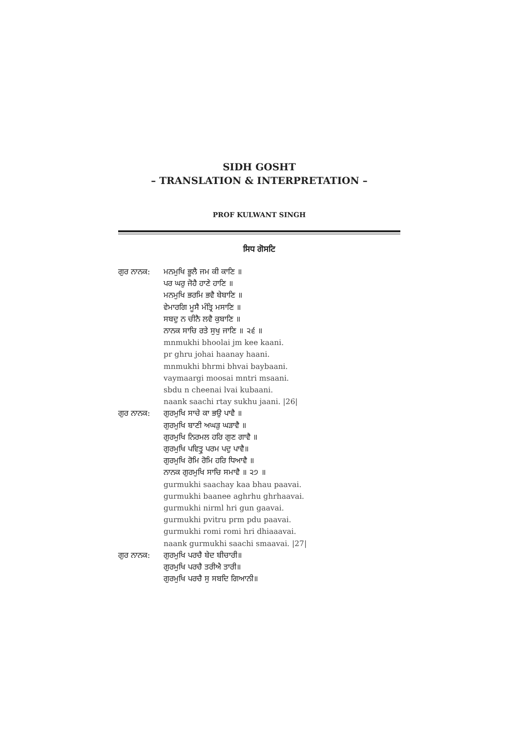SIDH GOSHT
– TRANSLATION & INTERPRETATION –
PROF KULWANT SINGH
ਸਿਧ ਗੋਸਟਿ
ਗੁਰ ਨਾਨਕ: ਮਨਮੁਖਿ ਭੂਲੈ ਜਮ ਕੀ ਕਾਣਿ ॥
ਪਰ ਘਰੁ ਜੋਹੈ ਹਾਣੇ ਹਾਣਿ ॥
ਮਨਮੁਖਿ ਭਰਮਿ ਭਵੈ ਬੇਬਾਣਿ ॥
ਵੇਮਾਰਗਿ ਮੂਸੈ ਮੰਤ੍ਰਿ ਮਸਾਣਿ ॥
ਸਬਦੁ ਨ ਚੀਨੈ ਲਵੈ ਕੁਬਾਣਿ ॥
ਨਾਨਕ ਸਾਚਿ ਰਤੇ ਸੁਖੁ ਜਾਣਿ ॥ ੨੬ ॥
mnmukhi bhoolai jm kee kaani.
pr ghru johai haanay haani.
mnmukhi bhrmi bhvai baybaani.
vaymaargi moosai mntri msaani.
sbdu n cheenai lvai kubaani.
naank saachi rtay sukhu jaani. |26|
ਗੁਰ ਨਾਨਕ: ਗੁਰਮੁਖਿ ਸਾਚੇ ਕਾ ਭਉ ਪਾਵੈ ॥
ਗੁਰਮੁਖਿ ਬਾਣੀ ਅਘੜੁ ਘੜਾਵੈ ॥
ਗੁਰਮੁਖਿ ਨਿਰਮਲ ਹਰਿ ਗੁਣ ਗਾਵੈ ॥
ਗੁਰਮੁਖਿ ਪਵਿਤ੍ਰੁ ਪਰਮ ਪਦੁ ਪਾਵੈ॥
ਗੁਰਮੁਖਿ ਰੋਮਿ ਰੋਮਿ ਹਰਿ ਧਿਆਵੈ ॥
ਨਾਨਕ ਗੁਰਮੁਖਿ ਸਾਚਿ ਸਮਾਵੈ ॥ ੨੭ ॥
gurmukhi saachay kaa bhau paavai.
gurmukhi baanee aghrhu ghrhaavai.
gurmukhi nirml hri gun gaavai.
gurmukhi pvitru prm pdu paavai.
gurmukhi romi romi hri dhiaaavai.
naank gurmukhi saachi smaavai. |27|
ਗੁਰ ਨਾਨਕ: ਗੁਰਮੁਖਿ ਪਰਚੈ ਬੇਦ ਬੀਚਾਰੀ॥
ਗੁਰਮੁਖਿ ਪਰਚੈ ਤਰੀਐ ਤਾਰੀ॥
ਗੁਰਮੁਖਿ ਪਰਚੈ ਸੁ ਸਬਦਿ ਗਿਆਨੀ॥